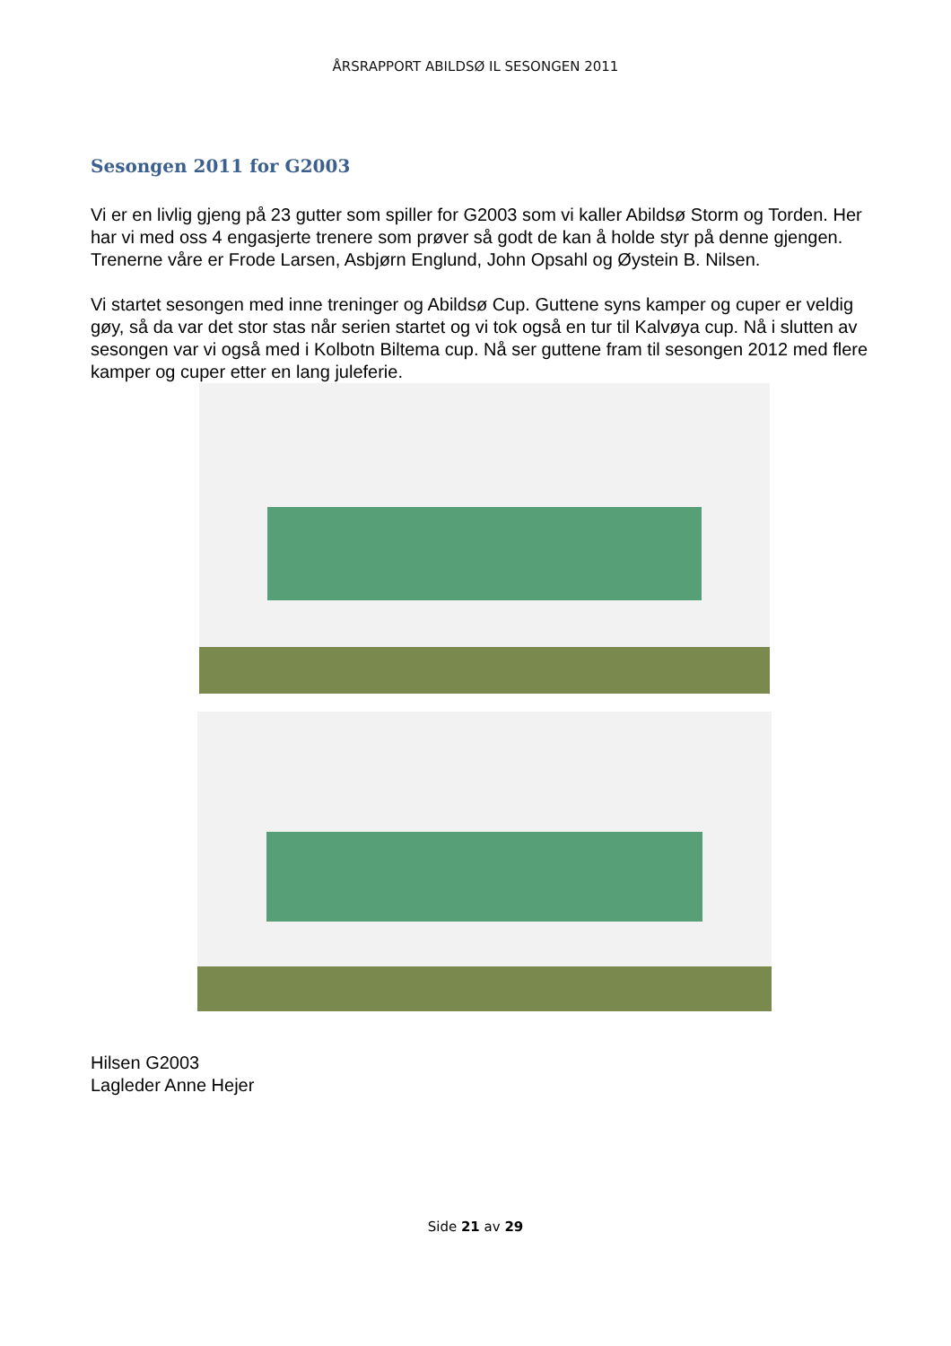ÅRSRAPPORT ABILDSØ IL SESONGEN 2011
Sesongen 2011 for G2003
Vi er en livlig gjeng på 23 gutter som spiller for G2003 som vi kaller Abildsø Storm og Torden. Her har vi med oss 4 engasjerte trenere som prøver så godt de kan å holde styr på denne gjengen. Trenerne våre er Frode Larsen, Asbjørn Englund, John Opsahl og Øystein B. Nilsen.
Vi startet sesongen med inne treninger og Abildsø Cup. Guttene syns kamper og cuper er veldig gøy, så da var det stor stas når serien startet og vi tok også en tur til Kalvøya cup. Nå i slutten av sesongen var vi også med i Kolbotn Biltema cup. Nå ser guttene fram til sesongen 2012 med flere kamper og cuper etter en lang juleferie.
Hilsen G2003
Lagleder Anne Hejer
Side 21 av 29